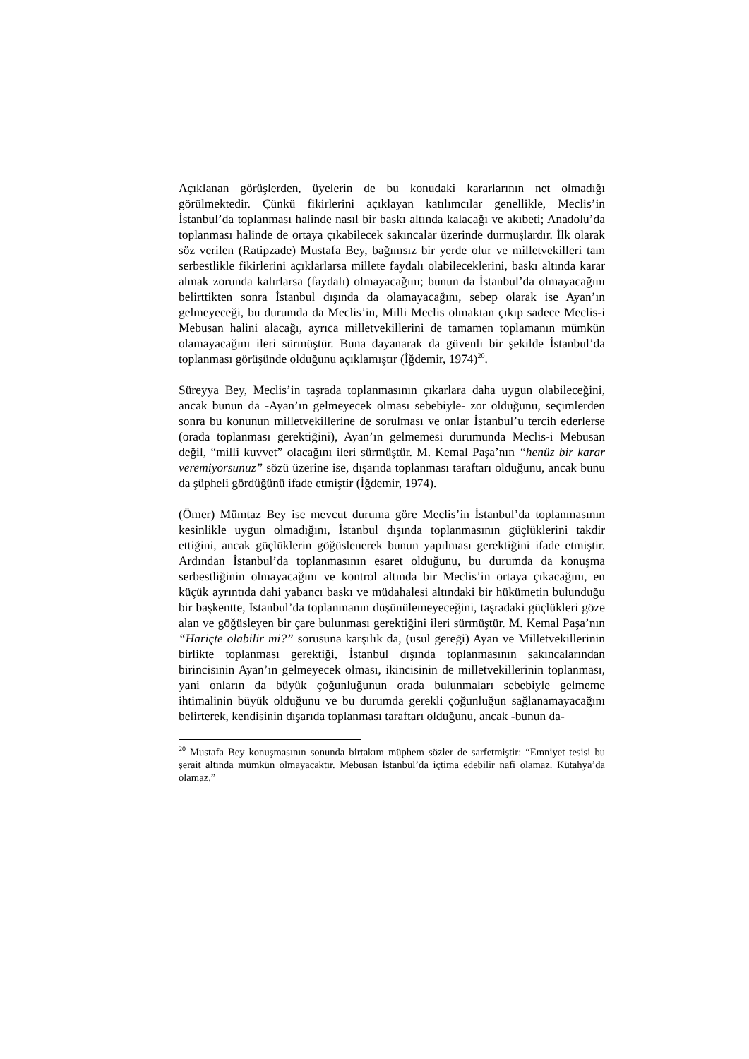Açıklanan görüşlerden, üyelerin de bu konudaki kararlarının net olmadığı görülmektedir. Çünkü fikirlerini açıklayan katılımcılar genellikle, Meclis’in İstanbul’da toplanması halinde nasıl bir baskı altında kalacağı ve akıbeti; Anadolu’da toplanması halinde de ortaya çıkabilecek sakıncalar üzerinde durmuşlardır. İlk olarak söz verilen (Ratipzade) Mustafa Bey, bağımsız bir yerde olur ve milletvekilleri tam serbestlikle fikirlerini açıklarlarsa millete faydalı olabileceklerini, baskı altında karar almak zorunda kalırlarsa (faydalı) olmayacağını; bunun da İstanbul’da olmayacağını belirttikten sonra İstanbul dışında da olamayacağını, sebep olarak ise Ayan’ın gelmeyeceği, bu durumda da Meclis’in, Milli Meclis olmaktan çıkıp sadece Meclis-i Mebusan halini alacağı, ayrıca milletvekillerini de tamamen toplamanın mümkün olamayacağını ileri sürmüştür. Buna dayanarak da güvenli bir şekilde İstanbul’da toplanması görüşünde olduğunu açıklamıştır (İğdemir, 1974)<sup>20</sup>.
Süreyya Bey, Meclis’in taşrada toplanmasının çıkarlara daha uygun olabileceğini, ancak bunun da -Ayan’ın gelmeyecek olması sebebiyle- zor olduğunu, seçimlerden sonra bu konunun milletvekillerine de sorulması ve onlar İstanbul’u tercih ederlerse (orada toplanması gerektiğini), Ayan’ın gelmemesi durumunda Meclis-i Mebusan değil, “milli kuvvet” olacağını ileri sürmüştür. M. Kemal Paşa’nın “henüz bir karar veremiyorsunuz” sözü üzerine ise, dışarıda toplanması taraftarı olduğunu, ancak bunu da şüpheli gördüğünü ifade etmiştir (İğdemir, 1974).
(Ömer) Mümtaz Bey ise mevcut duruma göre Meclis’in İstanbul’da toplanmasının kesinlikle uygun olmadığını, İstanbul dışında toplanmasının güçlüklerini takdir ettiğini, ancak güçlüklerin göğüslenerek bunun yapılması gerektiğini ifade etmiştir. Ardından İstanbul’da toplanmasının esaret olduğunu, bu durumda da konuşma serbestliğinin olmayacağını ve kontrol altında bir Meclis’in ortaya çıkacağını, en küçük ayrıntıda dahi yabancı baskı ve müdahalesi altındaki bir hükümetin bulunduğu bir başkentte, İstanbul’da toplanmanın düşünülemeyeceğini, taşradaki güçlükleri göze alan ve göğüsleyen bir çare bulunması gerektiğini ileri sürmüştür. M. Kemal Paşa’nın “Hariçte olabilir mi?” sorusuna karşılık da, (usul gereği) Ayan ve Milletvekillerinin birlikte toplanması gerektiği, İstanbul dışında toplanmasının sakıncalarından birincisinin Ayan’ın gelmeyecek olması, ikincisinin de milletvekillerinin toplanması, yani onların da büyük çoğunluğunun orada bulunmaları sebebiyle gelmeme ihtimalinin büyük olduğunu ve bu durumda gerekli çoğunluğun sağlanamayacağını belirterek, kendisinin dışarıda toplanması taraftarı olduğunu, ancak -bunun da-
<sup>20</sup> Mustafa Bey konuşmasının sonunda birtakım müphem sözler de sarfetmiştir: “Emniyet tesisi bu şerait altında mümkün olmayacaktır. Mebusan İstanbul’da içtima edebilir nafi olamaz. Kütahya’da olamaz.”